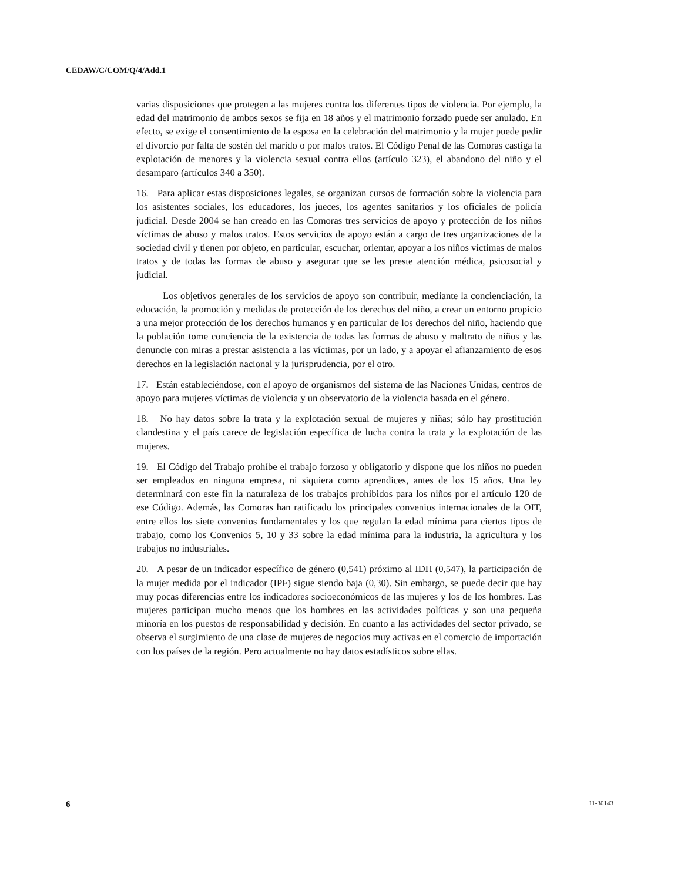CEDAW/C/COM/Q/4/Add.1
varias disposiciones que protegen a las mujeres contra los diferentes tipos de violencia. Por ejemplo, la edad del matrimonio de ambos sexos se fija en 18 años y el matrimonio forzado puede ser anulado. En efecto, se exige el consentimiento de la esposa en la celebración del matrimonio y la mujer puede pedir el divorcio por falta de sostén del marido o por malos tratos. El Código Penal de las Comoras castiga la explotación de menores y la violencia sexual contra ellos (artículo 323), el abandono del niño y el desamparo (artículos 340 a 350).
16. Para aplicar estas disposiciones legales, se organizan cursos de formación sobre la violencia para los asistentes sociales, los educadores, los jueces, los agentes sanitarios y los oficiales de policía judicial. Desde 2004 se han creado en las Comoras tres servicios de apoyo y protección de los niños víctimas de abuso y malos tratos. Estos servicios de apoyo están a cargo de tres organizaciones de la sociedad civil y tienen por objeto, en particular, escuchar, orientar, apoyar a los niños víctimas de malos tratos y de todas las formas de abuso y asegurar que se les preste atención médica, psicosocial y judicial.
Los objetivos generales de los servicios de apoyo son contribuir, mediante la concienciación, la educación, la promoción y medidas de protección de los derechos del niño, a crear un entorno propicio a una mejor protección de los derechos humanos y en particular de los derechos del niño, haciendo que la población tome conciencia de la existencia de todas las formas de abuso y maltrato de niños y las denuncie con miras a prestar asistencia a las víctimas, por un lado, y a apoyar el afianzamiento de esos derechos en la legislación nacional y la jurisprudencia, por el otro.
17. Están estableciéndose, con el apoyo de organismos del sistema de las Naciones Unidas, centros de apoyo para mujeres víctimas de violencia y un observatorio de la violencia basada en el género.
18. No hay datos sobre la trata y la explotación sexual de mujeres y niñas; sólo hay prostitución clandestina y el país carece de legislación específica de lucha contra la trata y la explotación de las mujeres.
19. El Código del Trabajo prohíbe el trabajo forzoso y obligatorio y dispone que los niños no pueden ser empleados en ninguna empresa, ni siquiera como aprendices, antes de los 15 años. Una ley determinará con este fin la naturaleza de los trabajos prohibidos para los niños por el artículo 120 de ese Código. Además, las Comoras han ratificado los principales convenios internacionales de la OIT, entre ellos los siete convenios fundamentales y los que regulan la edad mínima para ciertos tipos de trabajo, como los Convenios 5, 10 y 33 sobre la edad mínima para la industria, la agricultura y los trabajos no industriales.
20. A pesar de un indicador específico de género (0,541) próximo al IDH (0,547), la participación de la mujer medida por el indicador (IPF) sigue siendo baja (0,30). Sin embargo, se puede decir que hay muy pocas diferencias entre los indicadores socioeconómicos de las mujeres y los de los hombres. Las mujeres participan mucho menos que los hombres en las actividades políticas y son una pequeña minoría en los puestos de responsabilidad y decisión. En cuanto a las actividades del sector privado, se observa el surgimiento de una clase de mujeres de negocios muy activas en el comercio de importación con los países de la región. Pero actualmente no hay datos estadísticos sobre ellas.
6 11-30143